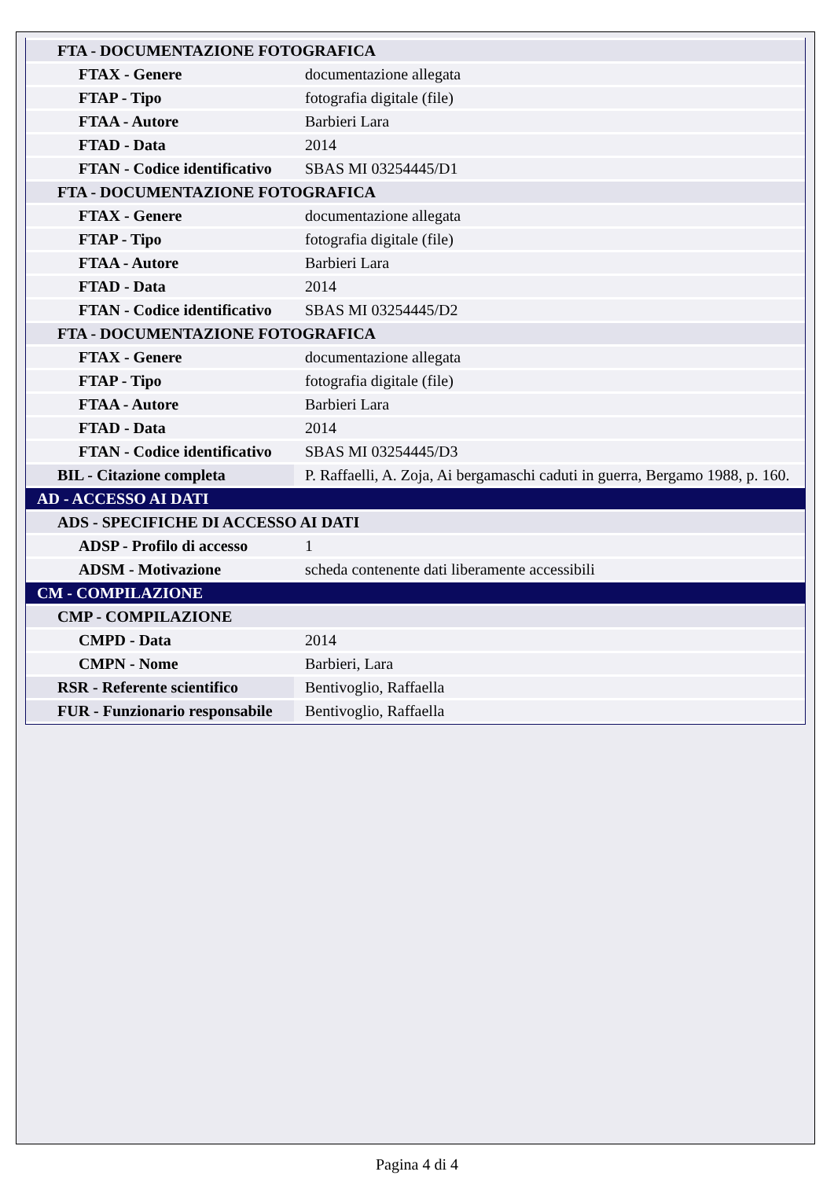| FTA - DOCUMENTAZIONE FOTOGRAFICA | |
| FTAX - Genere | documentazione allegata |
| FTAP - Tipo | fotografia digitale (file) |
| FTAA - Autore | Barbieri Lara |
| FTAD - Data | 2014 |
| FTAN - Codice identificativo | SBAS MI 03254445/D1 |
| FTA - DOCUMENTAZIONE FOTOGRAFICA | |
| FTAX - Genere | documentazione allegata |
| FTAP - Tipo | fotografia digitale (file) |
| FTAA - Autore | Barbieri Lara |
| FTAD - Data | 2014 |
| FTAN - Codice identificativo | SBAS MI 03254445/D2 |
| FTA - DOCUMENTAZIONE FOTOGRAFICA | |
| FTAX - Genere | documentazione allegata |
| FTAP - Tipo | fotografia digitale (file) |
| FTAA - Autore | Barbieri Lara |
| FTAD - Data | 2014 |
| FTAN - Codice identificativo | SBAS MI 03254445/D3 |
| BIL - Citazione completa | P. Raffaelli, A. Zoja, Ai bergamaschi caduti in guerra, Bergamo 1988, p. 160. |
| AD - ACCESSO AI DATI | |
| ADS - SPECIFICHE DI ACCESSO AI DATI | |
| ADSP - Profilo di accesso | 1 |
| ADSM - Motivazione | scheda contenente dati liberamente accessibili |
| CM - COMPILAZIONE | |
| CMP - COMPILAZIONE | |
| CMPD - Data | 2014 |
| CMPN - Nome | Barbieri, Lara |
| RSR - Referente scientifico | Bentivoglio, Raffaella |
| FUR - Funzionario responsabile | Bentivoglio, Raffaella |
Pagina 4 di 4